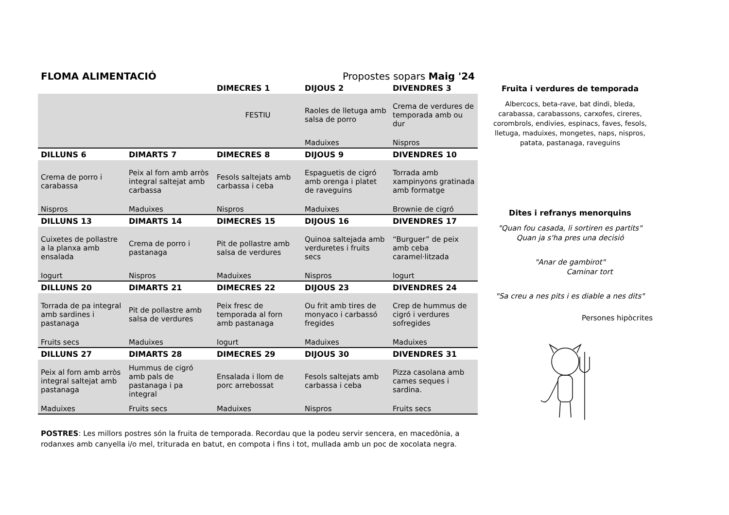FLOMA ALIMENTACIÓ
Propostes sopars Maig '24
| | | DIMECRES 1 | DIJOUS 2 | DIVENDRES 3 |
| --- | --- | --- | --- | --- |
| | | FESTIU | Raoles de lletuga amb salsa de porro | Crema de verdures de temporada amb ou dur |
| | | | Maduixes | Nispros |
| DILLUNS 6 | DIMARTS 7 | DIMECRES 8 | DIJOUS 9 | DIVENDRES 10 |
| Crema de porro i carabassa | Peix al forn amb arròs integral saltejat amb carbassa | Fesols saltejats amb carbassa i ceba | Espaguetis de cigró amb orenga i platet de raveguins | Torrada amb xampinyons gratinada amb formatge |
| Nispros | Maduixes | Nispros | Maduixes | Brownie de cigró |
| DILLUNS 13 | DIMARTS 14 | DIMECRES 15 | DIJOUS 16 | DIVENDRES 17 |
| Cuixetes de pollastre a la planxa amb ensalada | Crema de porro i pastanaga | Pit de pollastre amb salsa de verdures | Quinoa saltejada amb verduretes i fruits secs | “Burguer” de peix amb ceba caramel·litzada |
| Iogurt | Nispros | Maduixes | Nispros | Iogurt |
| DILLUNS 20 | DIMARTS 21 | DIMECRES 22 | DIJOUS 23 | DIVENDRES 24 |
| Torrada de pa integral amb sardines i pastanaga | Pit de pollastre amb salsa de verdures | Peix fresc de temporada al forn amb pastanaga | Ou frit amb tires de monyaco i carbassó fregides | Crep de hummus de cigró i verdures sofregides |
| Fruits secs | Maduixes | Iogurt | Maduixes | Maduixes |
| DILLUNS 27 | DIMARTS 28 | DIMECRES 29 | DIJOUS 30 | DIVENDRES 31 |
| Peix al forn amb arròs integral saltejat amb pastanaga | Hummus de cigró amb pals de pastanaga i pa integral | Ensalada i llom de porc arrebossat | Fesols saltejats amb carbassa i ceba | Pizza casolana amb cames seques i sardina. |
| Maduixes | Fruits secs | Maduixes | Nispros | Fruits secs |
POSTRES: Les millors postres són la fruita de temporada. Recordau que la podeu servir sencera, en macedònia, a rodanxes amb canyella i/o mel, triturada en batut, en compota i fins i tot, mullada amb un poc de xocolata negra.
Fruita i verdures de temporada
Albercocs, beta-rave, bat dindi, bleda, carabassa, carabassons, carxofes, cireres, corombrols, endivies, espinacs, faves, fesols, lletuga, maduixes, mongetes, naps, nispros, patata, pastanaga, raveguins
Dites i refranys menorquins
"Quan fou casada, li sortiren es partits"
Quan ja s'ha pres una decisió
"Anar de gambirot"
Caminar tort
"Sa creu a nes pits i es diable a nes dits"
Persones hipòcrites